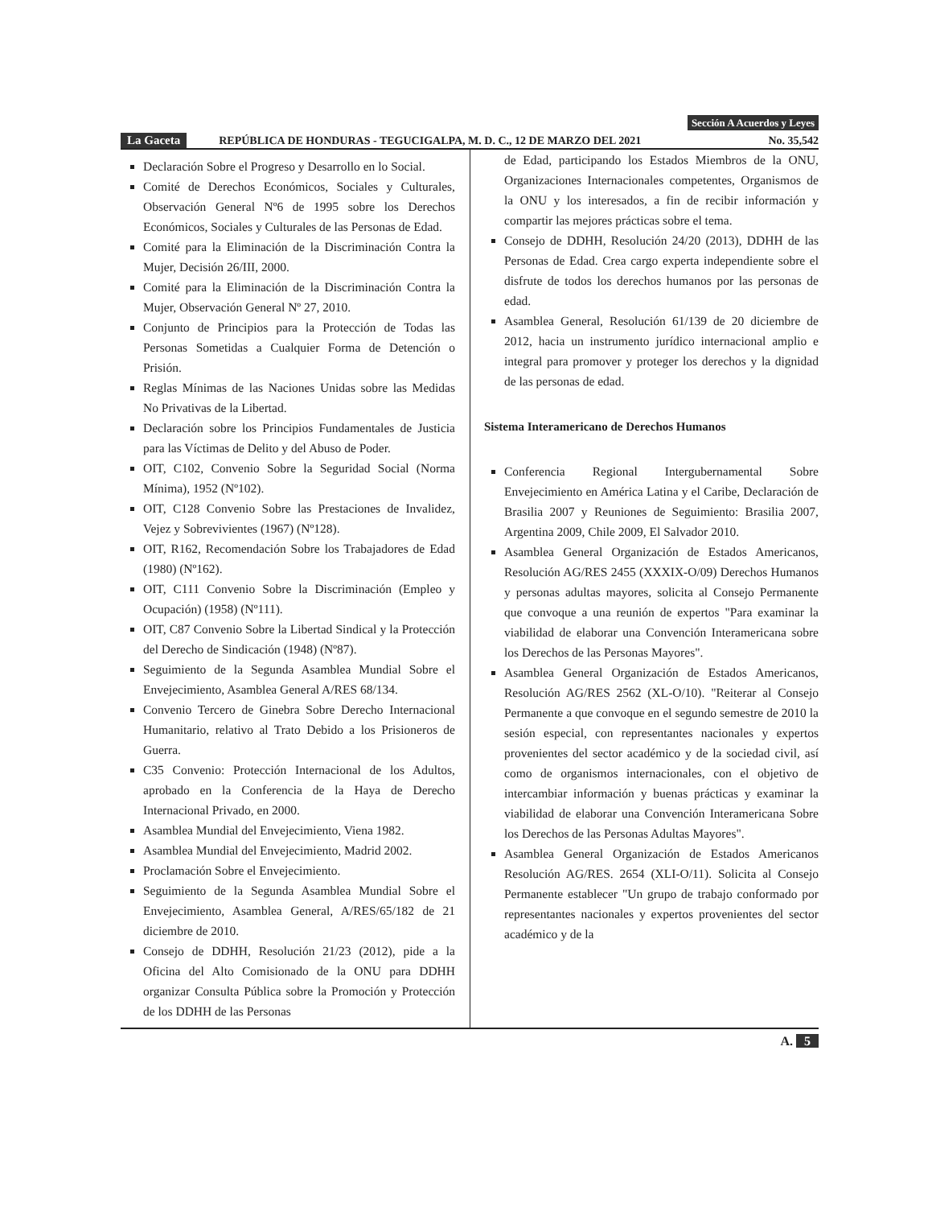Sección A Acuerdos y Leyes
La Gaceta REPÚBLICA DE HONDURAS - TEGUCIGALPA, M. D. C., 12 DE MARZO DEL 2021 No. 35,542
Declaración Sobre el Progreso y Desarrollo en lo Social.
Comité de Derechos Económicos, Sociales y Culturales, Observación General Nº6 de 1995 sobre los Derechos Económicos, Sociales y Culturales de las Personas de Edad.
Comité para la Eliminación de la Discriminación Contra la Mujer, Decisión 26/III, 2000.
Comité para la Eliminación de la Discriminación Contra la Mujer, Observación General Nº 27, 2010.
Conjunto de Principios para la Protección de Todas las Personas Sometidas a Cualquier Forma de Detención o Prisión.
Reglas Mínimas de las Naciones Unidas sobre las Medidas No Privativas de la Libertad.
Declaración sobre los Principios Fundamentales de Justicia para las Víctimas de Delito y del Abuso de Poder.
OIT, C102, Convenio Sobre la Seguridad Social (Norma Mínima), 1952 (Nº102).
OIT, C128 Convenio Sobre las Prestaciones de Invalidez, Vejez y Sobrevivientes (1967) (Nº128).
OIT, R162, Recomendación Sobre los Trabajadores de Edad (1980) (Nº162).
OIT, C111 Convenio Sobre la Discriminación (Empleo y Ocupación) (1958) (Nº111).
OIT, C87 Convenio Sobre la Libertad Sindical y la Protección del Derecho de Sindicación (1948) (Nº87).
Seguimiento de la Segunda Asamblea Mundial Sobre el Envejecimiento, Asamblea General A/RES 68/134.
Convenio Tercero de Ginebra Sobre Derecho Internacional Humanitario, relativo al Trato Debido a los Prisioneros de Guerra.
C35 Convenio: Protección Internacional de los Adultos, aprobado en la Conferencia de la Haya de Derecho Internacional Privado, en 2000.
Asamblea Mundial del Envejecimiento, Viena 1982.
Asamblea Mundial del Envejecimiento, Madrid 2002.
Proclamación Sobre el Envejecimiento.
Seguimiento de la Segunda Asamblea Mundial Sobre el Envejecimiento, Asamblea General, A/RES/65/182 de 21 diciembre de 2010.
Consejo de DDHH, Resolución 21/23 (2012), pide a la Oficina del Alto Comisionado de la ONU para DDHH organizar Consulta Pública sobre la Promoción y Protección de los DDHH de las Personas
de Edad, participando los Estados Miembros de la ONU, Organizaciones Internacionales competentes, Organismos de la ONU y los interesados, a fin de recibir información y compartir las mejores prácticas sobre el tema.
Consejo de DDHH, Resolución 24/20 (2013), DDHH de las Personas de Edad. Crea cargo experta independiente sobre el disfrute de todos los derechos humanos por las personas de edad.
Asamblea General, Resolución 61/139 de 20 diciembre de 2012, hacia un instrumento jurídico internacional amplio e integral para promover y proteger los derechos y la dignidad de las personas de edad.
Sistema Interamericano de Derechos Humanos
Conferencia Regional Intergubernamental Sobre Envejecimiento en América Latina y el Caribe, Declaración de Brasilia 2007 y Reuniones de Seguimiento: Brasilia 2007, Argentina 2009, Chile 2009, El Salvador 2010.
Asamblea General Organización de Estados Americanos, Resolución AG/RES 2455 (XXXIX-O/09) Derechos Humanos y personas adultas mayores, solicita al Consejo Permanente que convoque a una reunión de expertos "Para examinar la viabilidad de elaborar una Convención Interamericana sobre los Derechos de las Personas Mayores".
Asamblea General Organización de Estados Americanos, Resolución AG/RES 2562 (XL-O/10). "Reiterar al Consejo Permanente a que convoque en el segundo semestre de 2010 la sesión especial, con representantes nacionales y expertos provenientes del sector académico y de la sociedad civil, así como de organismos internacionales, con el objetivo de intercambiar información y buenas prácticas y examinar la viabilidad de elaborar una Convención Interamericana Sobre los Derechos de las Personas Adultas Mayores".
Asamblea General Organización de Estados Americanos Resolución AG/RES. 2654 (XLI-O/11). Solicita al Consejo Permanente establecer "Un grupo de trabajo conformado por representantes nacionales y expertos provenientes del sector académico y de la
A. 5